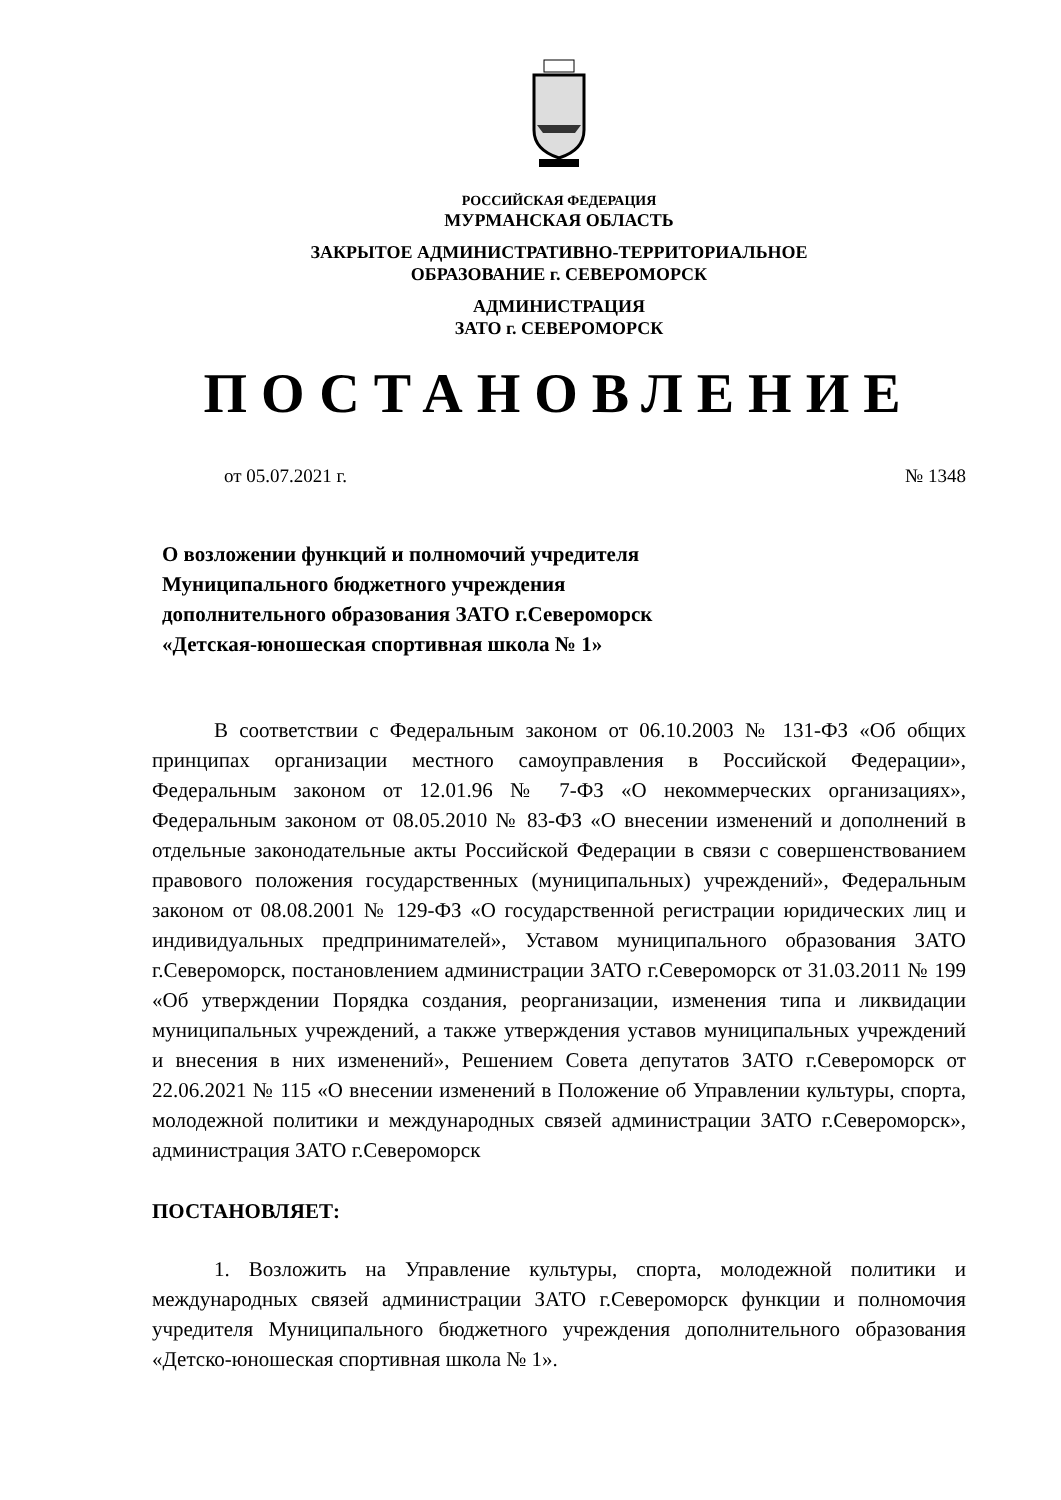РОССИЙСКАЯ ФЕДЕРАЦИЯ
МУРМАНСКАЯ ОБЛАСТЬ
ЗАКРЫТОЕ АДМИНИСТРАТИВНО-ТЕРРИТОРИАЛЬНОЕ
ОБРАЗОВАНИЕ г. СЕВЕРОМОРСК
АДМИНИСТРАЦИЯ
ЗАТО г. СЕВЕРОМОРСК
ПОСТАНОВЛЕНИЕ
от 05.07.2021 г. № 1348
О возложении функций и полномочий учредителя Муниципального бюджетного учреждения дополнительного образования ЗАТО г.Североморск «Детская-юношеская спортивная школа № 1»
В соответствии с Федеральным законом от 06.10.2003 № 131-ФЗ «Об общих принципах организации местного самоуправления в Российской Федерации», Федеральным законом от 12.01.96 № 7-ФЗ «О некоммерческих организациях», Федеральным законом от 08.05.2010 № 83-ФЗ «О внесении изменений и дополнений в отдельные законодательные акты Российской Федерации в связи с совершенствованием правового положения государственных (муниципальных) учреждений», Федеральным законом от 08.08.2001 № 129-ФЗ «О государственной регистрации юридических лиц и индивидуальных предпринимателей», Уставом муниципального образования ЗАТО г.Североморск, постановлением администрации ЗАТО г.Североморск от 31.03.2011 № 199 «Об утверждении Порядка создания, реорганизации, изменения типа и ликвидации муниципальных учреждений, а также утверждения уставов муниципальных учреждений и внесения в них изменений», Решением Совета депутатов ЗАТО г.Североморск от 22.06.2021 № 115 «О внесении изменений в Положение об Управлении культуры, спорта, молодежной политики и международных связей администрации ЗАТО г.Североморск», администрация ЗАТО г.Североморск
ПОСТАНОВЛЯЕТ:
1. Возложить на Управление культуры, спорта, молодежной политики и международных связей администрации ЗАТО г.Североморск функции и полномочия учредителя Муниципального бюджетного учреждения дополнительного образования «Детско-юношеская спортивная школа № 1».